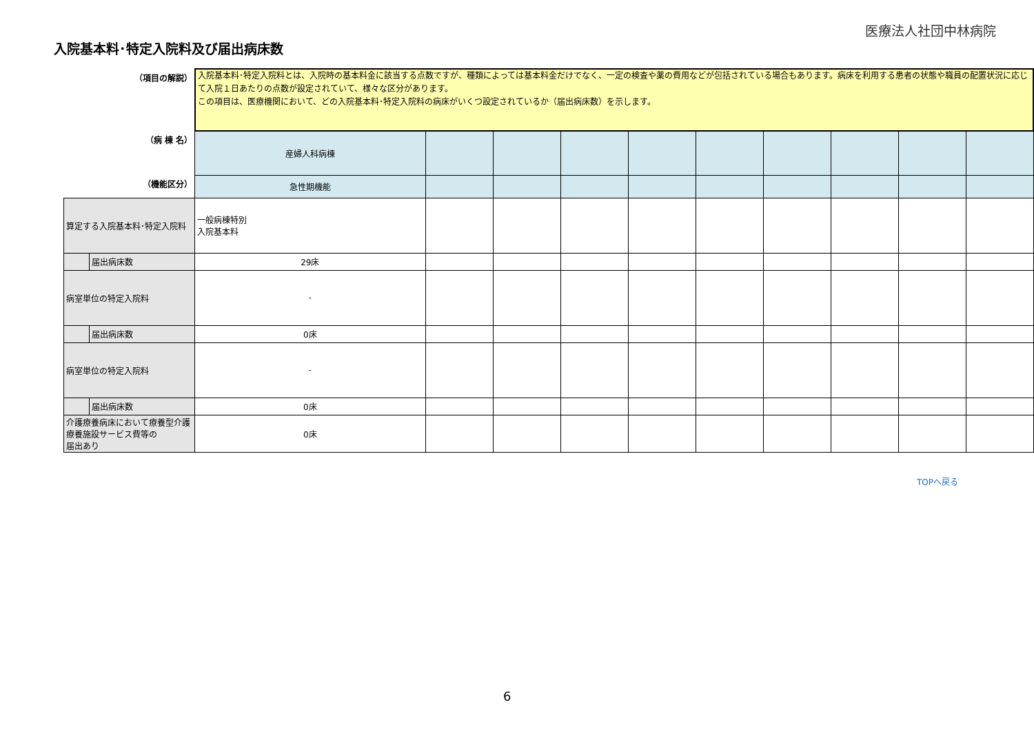医療法人社団中林病院
入院基本料･特定入院料及び届出病床数
| （項目の解説） | | 入院基本料･特定入院料とは、入院時の基本料金に該当する点数ですが、種類によっては基本料金だけでなく、一定の検査や薬の費用などが包括されている場合もあります。病床を利用する患者の状態や職員の配置状況に応じて入院１日あたりの点数が設定されていて、様々な区分があります。 この項目は、医療機関において、どの入院基本料･特定入院料の病床がいくつ設定されているか（届出病床数）を示します。 | | | | | | | | | |
| （病 棟 名） | | 産婦人科病棟 | | | | | | | | | |
| （機能区分） | | 急性期機能 | | | | | | | | | |
| 算定する入院基本料･特定入院料 | | 一般病棟特別 入院基本料 | | | | | | | | | |
| | 届出病床数 | 29床 | | | | | | | | | |
| 病室単位の特定入院料 | | - | | | | | | | | | |
| | 届出病床数 | 0床 | | | | | | | | | |
| 病室単位の特定入院料 | | - | | | | | | | | | |
| | 届出病床数 | 0床 | | | | | | | | | |
| 介護療養病床において療養型介護療養施設サービス費等の 届出あり | | 0床 | | | | | | | | | |
TOPへ戻る
6